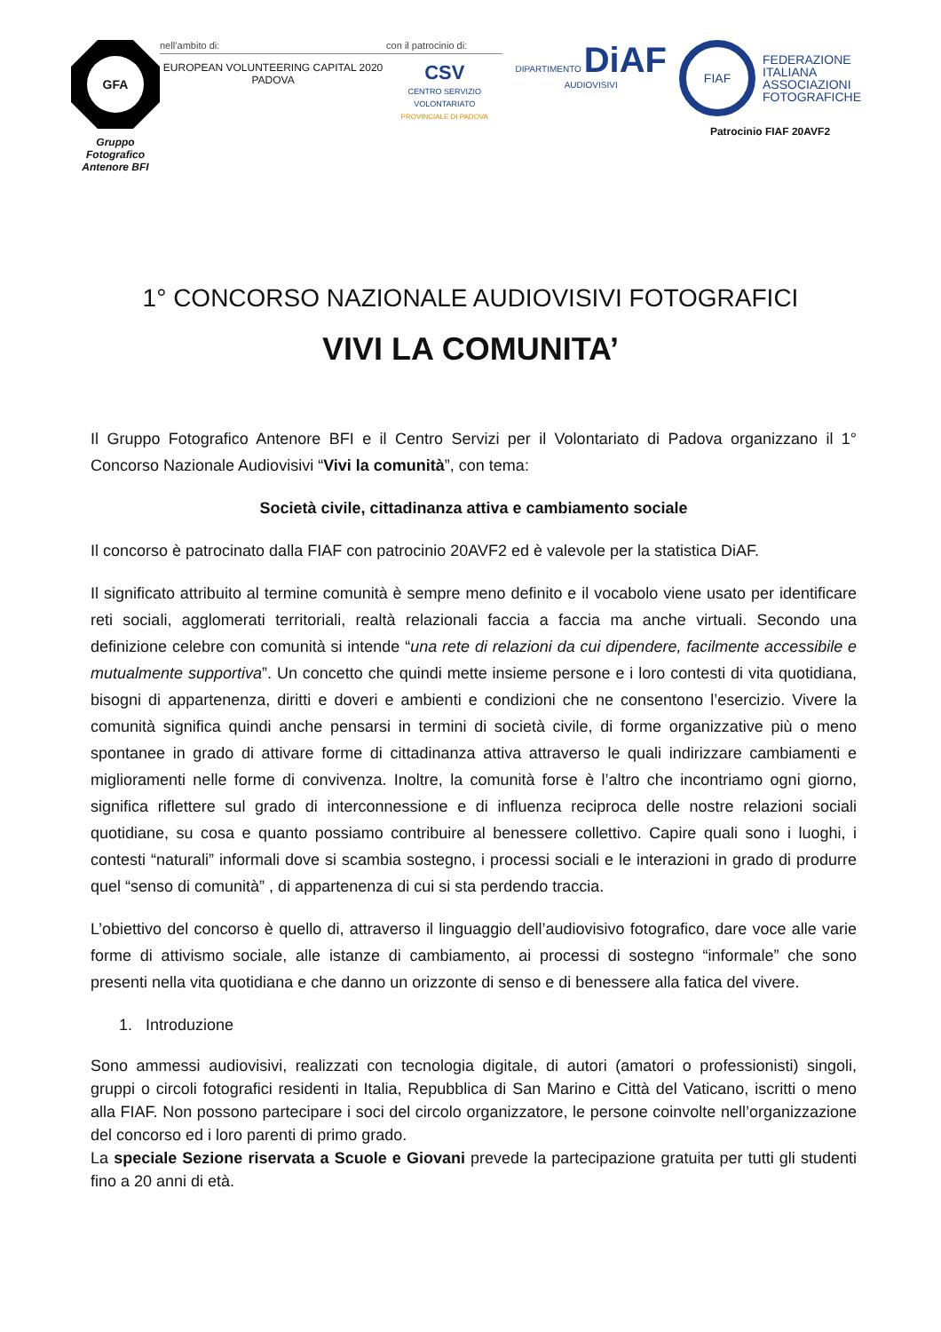GFA
Gruppo Fotografico
Antenore BFI
nell’ambito di:
EUROPEAN VOLUNTEERING CAPITAL 2020 PADOVA
con il patrocinio di:
CSV
CENTRO SERVIZIO VOLONTARIATO
PROVINCIALE DI PADOVA
DIPARTIMENTO DiAF AUDIOVISIVI
FIAF
FEDERAZIONE
ITALIANA
ASSOCIAZIONI
FOTOGRAFICHE
Patrocinio FIAF 20AVF2
1° CONCORSO NAZIONALE AUDIOVISIVI FOTOGRAFICI
VIVI LA COMUNITA’
Il Gruppo Fotografico Antenore BFI e il Centro Servizi per il Volontariato di Padova organizzano il 1° Concorso Nazionale Audiovisivi “Vivi la comunità”, con tema:
Società civile, cittadinanza attiva e cambiamento sociale
Il concorso è patrocinato dalla FIAF con patrocinio 20AVF2 ed è valevole per la statistica DiAF.
Il significato attribuito al termine comunità è sempre meno definito e il vocabolo viene usato per identificare reti sociali, agglomerati territoriali, realtà relazionali faccia a faccia ma anche virtuali. Secondo una definizione celebre con comunità si intende “una rete di relazioni da cui dipendere, facilmente accessibile e mutualmente supportiva”. Un concetto che quindi mette insieme persone e i loro contesti di vita quotidiana, bisogni di appartenenza, diritti e doveri e ambienti e condizioni che ne consentono l’esercizio. Vivere la comunità significa quindi anche pensarsi in termini di società civile, di forme organizzative più o meno spontanee in grado di attivare forme di cittadinanza attiva attraverso le quali indirizzare cambiamenti e miglioramenti nelle forme di convivenza. Inoltre, la comunità forse è l’altro che incontriamo ogni giorno, significa riflettere sul grado di interconnessione e di influenza reciproca delle nostre relazioni sociali quotidiane, su cosa e quanto possiamo contribuire al benessere collettivo. Capire quali sono i luoghi, i contesti “naturali” informali dove si scambia sostegno, i processi sociali e le interazioni in grado di produrre quel “senso di comunità” , di appartenenza di cui si sta perdendo traccia.
L’obiettivo del concorso è quello di, attraverso il linguaggio dell’audiovisivo fotografico, dare voce alle varie forme di attivismo sociale, alle istanze di cambiamento, ai processi di sostegno “informale” che sono presenti nella vita quotidiana e che danno un orizzonte di senso e di benessere alla fatica del vivere.
1. Introduzione
Sono ammessi audiovisivi, realizzati con tecnologia digitale, di autori (amatori o professionisti) singoli, gruppi o circoli fotografici residenti in Italia, Repubblica di San Marino e Città del Vaticano, iscritti o meno alla FIAF. Non possono partecipare i soci del circolo organizzatore, le persone coinvolte nell’organizzazione del concorso ed i loro parenti di primo grado.
La speciale Sezione riservata a Scuole e Giovani prevede la partecipazione gratuita per tutti gli studenti fino a 20 anni di età.